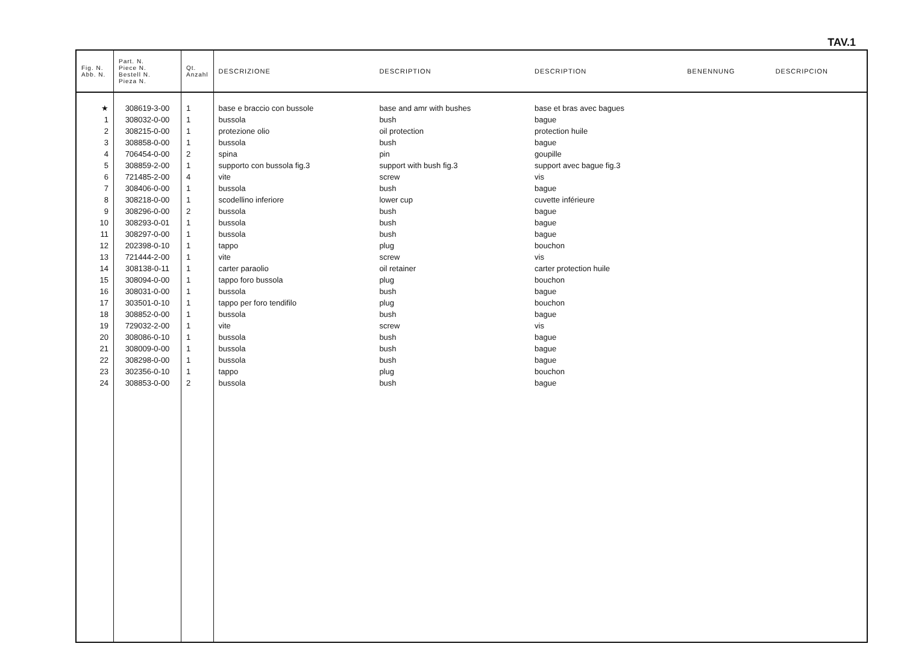TAV.1
| Fig. N. Abb. N. | Part. N. Piece N. Bestell N. Pieza N. | Qt. Anzahl | DESCRIZIONE | DESCRIPTION | DESCRIPTION | BENENNUNG | DESCRIPCION |
| --- | --- | --- | --- | --- | --- | --- | --- |
| ★ | 308619-3-00 | 1 | base e braccio con bussole | base and amr with bushes | base et bras avec bagues | | |
| 1 | 308032-0-00 | 1 | bussola | bush | bague | | |
| 2 | 308215-0-00 | 1 | protezione olio | oil protection | protection huile | | |
| 3 | 308858-0-00 | 1 | bussola | bush | bague | | |
| 4 | 706454-0-00 | 2 | spina | pin | goupille | | |
| 5 | 308859-2-00 | 1 | supporto con bussola fig.3 | support with bush fig.3 | support avec bague fig.3 | | |
| 6 | 721485-2-00 | 4 | vite | screw | vis | | |
| 7 | 308406-0-00 | 1 | bussola | bush | bague | | |
| 8 | 308218-0-00 | 1 | scodellino inferiore | lower cup | cuvette inférieure | | |
| 9 | 308296-0-00 | 2 | bussola | bush | bague | | |
| 10 | 308293-0-01 | 1 | bussola | bush | bague | | |
| 11 | 308297-0-00 | 1 | bussola | bush | bague | | |
| 12 | 202398-0-10 | 1 | tappo | plug | bouchon | | |
| 13 | 721444-2-00 | 1 | vite | screw | vis | | |
| 14 | 308138-0-11 | 1 | carter paraolio | oil retainer | carter protection huile | | |
| 15 | 308094-0-00 | 1 | tappo foro bussola | plug | bouchon | | |
| 16 | 308031-0-00 | 1 | bussola | bush | bague | | |
| 17 | 303501-0-10 | 1 | tappo per foro tendifilo | plug | bouchon | | |
| 18 | 308852-0-00 | 1 | bussola | bush | bague | | |
| 19 | 729032-2-00 | 1 | vite | screw | vis | | |
| 20 | 308086-0-10 | 1 | bussola | bush | bague | | |
| 21 | 308009-0-00 | 1 | bussola | bush | bague | | |
| 22 | 308298-0-00 | 1 | bussola | bush | bague | | |
| 23 | 302356-0-10 | 1 | tappo | plug | bouchon | | |
| 24 | 308853-0-00 | 2 | bussola | bush | bague | | |